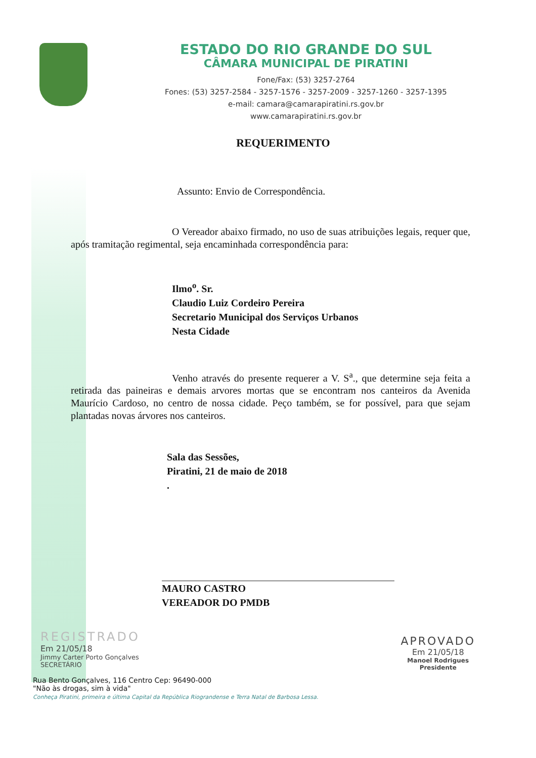ESTADO DO RIO GRANDE DO SUL
CÂMARA MUNICIPAL DE PIRATINI
Fone/Fax: (53) 3257-2764
Fones: (53) 3257-2584 - 3257-1576 - 3257-2009 - 3257-1260 - 3257-1395
e-mail: camara@camarapiratini.rs.gov.br
www.camarapiratini.rs.gov.br
REQUERIMENTO
Assunto: Envio de Correspondência.
O Vereador abaixo firmado, no uso de suas atribuições legais, requer que, após tramitação regimental, seja encaminhada correspondência para:
Ilmo<sup>o</sup>. Sr.
Claudio Luiz Cordeiro Pereira
Secretario Municipal dos Serviços Urbanos
Nesta Cidade
Venho através do presente requerer a V. S<sup>a</sup>., que determine seja feita a retirada das paineiras e demais arvores mortas que se encontram nos canteiros da Avenida Maurício Cardoso, no centro de nossa cidade. Peço também, se for possível, para que sejam plantadas novas árvores nos canteiros.
Sala das Sessões,
Piratini, 21 de maio de 2018
.
MAURO CASTRO
VEREADOR DO PMDB
REGISTRADO
Em 21/05/18
Jimmy Carter Porto Gonçalves
SECRETÁRIO
APROVADO
Em 21/05/18
Manoel Rodrigues
Presidente
Rua Bento Gonçalves, 116 Centro Cep: 96490-000
"Não às drogas, sim à vida"
Conheça Piratini, primeira e última Capital da República Riograndense e Terra Natal de Barbosa Lessa.